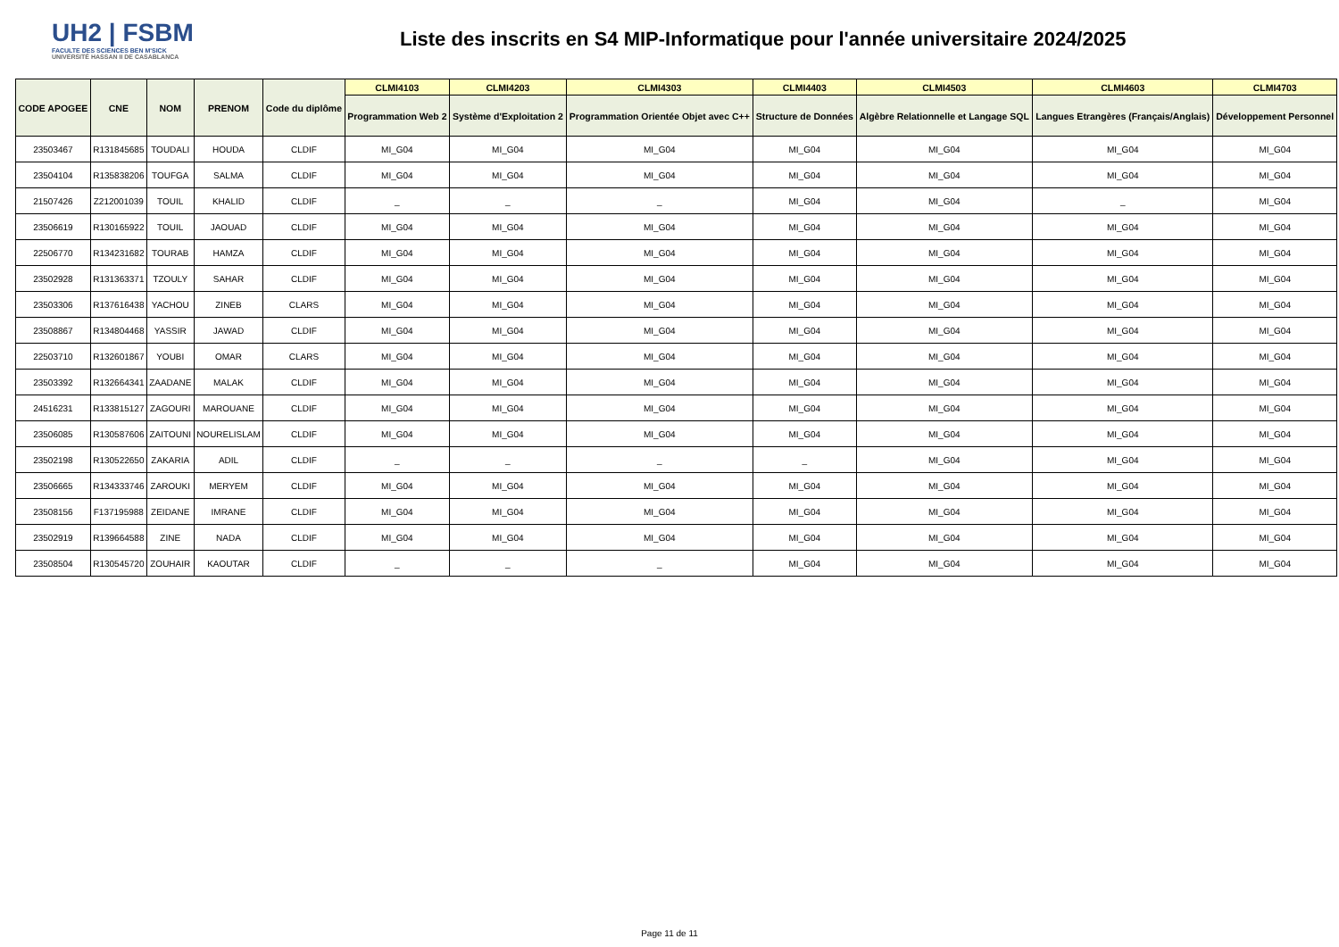UH2 | FSBM
FACULTE DES SCIENCES BEN M'SICK
UNIVERSITÉ HASSAN II DE CASABLANCA
Liste des inscrits en S4 MIP-Informatique pour l'année universitaire 2024/2025
| CODE APOGEE | CNE | NOM | PRENOM | Code du diplôme | CLMI4103 | CLMI4203 | CLMI4303 | CLMI4403 | CLMI4503 | CLMI4603 | CLMI4703 |
| --- | --- | --- | --- | --- | --- | --- | --- | --- | --- | --- | --- |
| | | | | | Programmation Web 2 | Système d'Exploitation 2 | Programmation Orientée Objet avec C++ | Structure de Données | Algèbre Relationnelle et Langage SQL | Langues Etrangères (Français/Anglais) | Développement Personnel |
| 23503467 | R131845685 | TOUDALI | HOUDA | CLDIF | MI_G04 | MI_G04 | MI_G04 | MI_G04 | MI_G04 | MI_G04 | MI_G04 |
| 23504104 | R135838206 | TOUFGA | SALMA | CLDIF | MI_G04 | MI_G04 | MI_G04 | MI_G04 | MI_G04 | MI_G04 | MI_G04 |
| 21507426 | Z212001039 | TOUIL | KHALID | CLDIF | _ | _ | _ | MI_G04 | MI_G04 | _ | MI_G04 |
| 23506619 | R130165922 | TOUIL | JAOUAD | CLDIF | MI_G04 | MI_G04 | MI_G04 | MI_G04 | MI_G04 | MI_G04 | MI_G04 |
| 22506770 | R134231682 | TOURAB | HAMZA | CLDIF | MI_G04 | MI_G04 | MI_G04 | MI_G04 | MI_G04 | MI_G04 | MI_G04 |
| 23502928 | R131363371 | TZOULY | SAHAR | CLDIF | MI_G04 | MI_G04 | MI_G04 | MI_G04 | MI_G04 | MI_G04 | MI_G04 |
| 23503306 | R137616438 | YACHOU | ZINEB | CLARS | MI_G04 | MI_G04 | MI_G04 | MI_G04 | MI_G04 | MI_G04 | MI_G04 |
| 23508867 | R134804468 | YASSIR | JAWAD | CLDIF | MI_G04 | MI_G04 | MI_G04 | MI_G04 | MI_G04 | MI_G04 | MI_G04 |
| 22503710 | R132601867 | YOUBI | OMAR | CLARS | MI_G04 | MI_G04 | MI_G04 | MI_G04 | MI_G04 | MI_G04 | MI_G04 |
| 23503392 | R132664341 | ZAADANE | MALAK | CLDIF | MI_G04 | MI_G04 | MI_G04 | MI_G04 | MI_G04 | MI_G04 | MI_G04 |
| 24516231 | R133815127 | ZAGOURI | MAROUANE | CLDIF | MI_G04 | MI_G04 | MI_G04 | MI_G04 | MI_G04 | MI_G04 | MI_G04 |
| 23506085 | R130587606 | ZAITOUNI | NOURELISLAM | CLDIF | MI_G04 | MI_G04 | MI_G04 | MI_G04 | MI_G04 | MI_G04 | MI_G04 |
| 23502198 | R130522650 | ZAKARIA | ADIL | CLDIF | _ | _ | _ | _ | MI_G04 | MI_G04 | MI_G04 |
| 23506665 | R134333746 | ZAROUKI | MERYEM | CLDIF | MI_G04 | MI_G04 | MI_G04 | MI_G04 | MI_G04 | MI_G04 | MI_G04 |
| 23508156 | F137195988 | ZEIDANE | IMRANE | CLDIF | MI_G04 | MI_G04 | MI_G04 | MI_G04 | MI_G04 | MI_G04 | MI_G04 |
| 23502919 | R139664588 | ZINE | NADA | CLDIF | MI_G04 | MI_G04 | MI_G04 | MI_G04 | MI_G04 | MI_G04 | MI_G04 |
| 23508504 | R130545720 | ZOUHAIR | KAOUTAR | CLDIF | _ | _ | _ | MI_G04 | MI_G04 | MI_G04 | MI_G04 |
Page 11 de 11